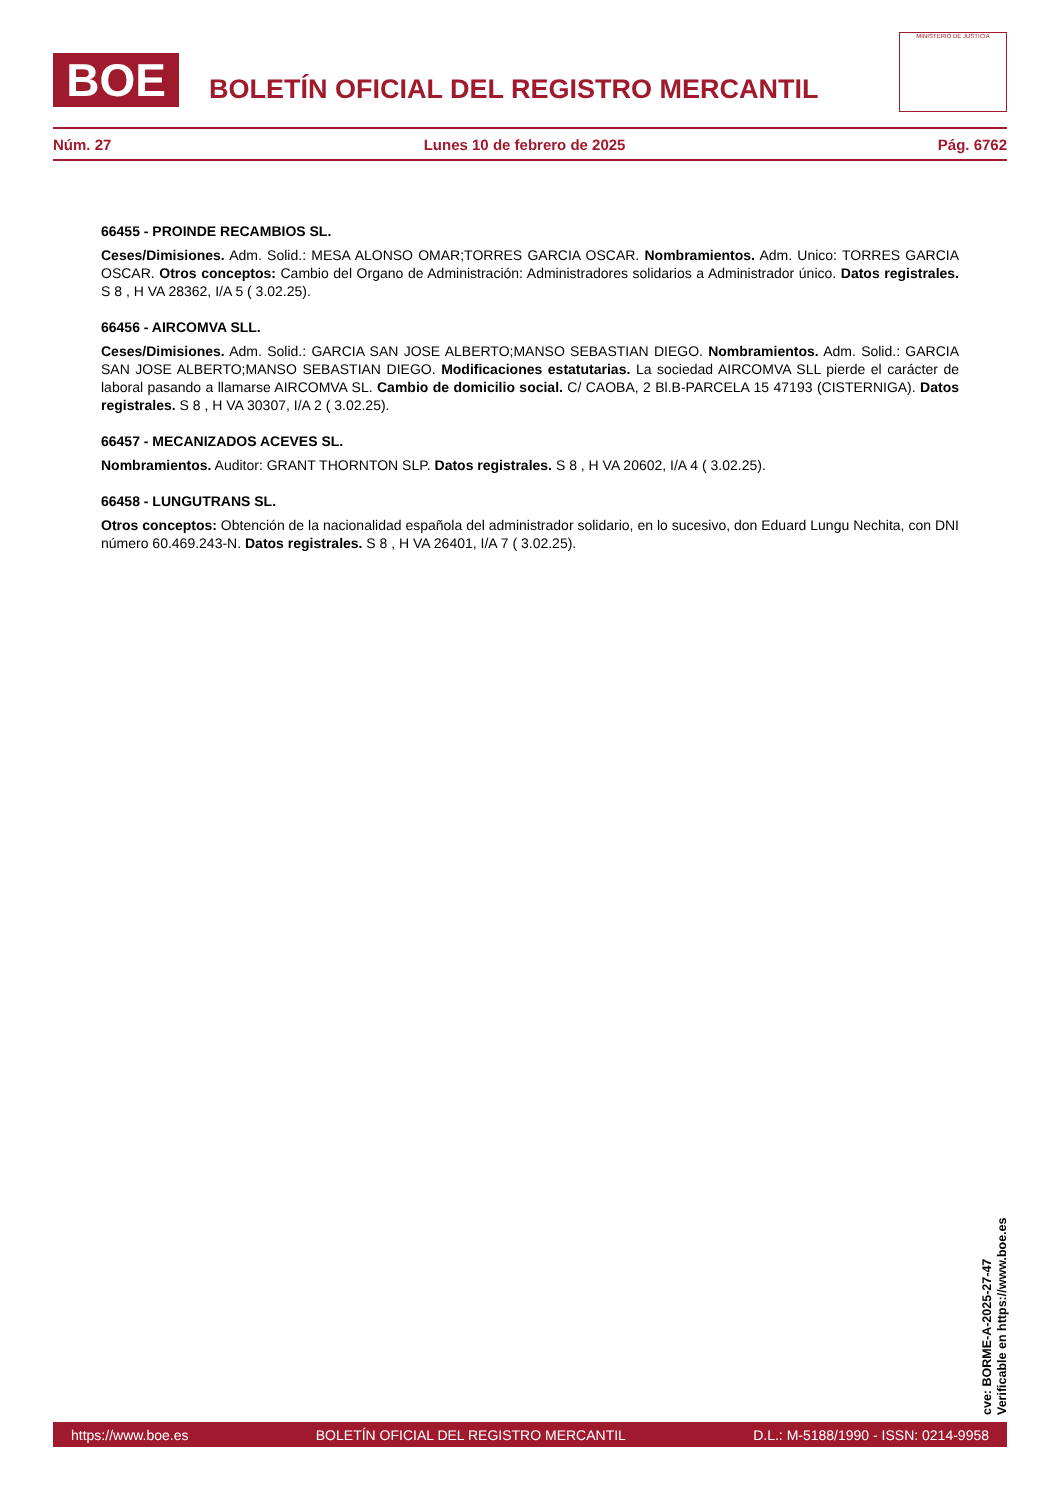BOE
BOLETÍN OFICIAL DEL REGISTRO MERCANTIL
MINISTERIO DE JUSTICIA
Núm. 27 Lunes 10 de febrero de 2025 Pág. 6762
66455 - PROINDE RECAMBIOS SL.
Ceses/Dimisiones. Adm. Solid.: MESA ALONSO OMAR;TORRES GARCIA OSCAR. Nombramientos. Adm. Unico: TORRES GARCIA OSCAR. Otros conceptos: Cambio del Organo de Administración: Administradores solidarios a Administrador único. Datos registrales. S 8 , H VA 28362, I/A 5 ( 3.02.25).
66456 - AIRCOMVA SLL.
Ceses/Dimisiones. Adm. Solid.: GARCIA SAN JOSE ALBERTO;MANSO SEBASTIAN DIEGO. Nombramientos. Adm. Solid.: GARCIA SAN JOSE ALBERTO;MANSO SEBASTIAN DIEGO. Modificaciones estatutarias. La sociedad AIRCOMVA SLL pierde el carácter de laboral pasando a llamarse AIRCOMVA SL. Cambio de domicilio social. C/ CAOBA, 2 Bl.B-PARCELA 15 47193 (CISTERNIGA). Datos registrales. S 8 , H VA 30307, I/A 2 ( 3.02.25).
66457 - MECANIZADOS ACEVES SL.
Nombramientos. Auditor: GRANT THORNTON SLP. Datos registrales. S 8 , H VA 20602, I/A 4 ( 3.02.25).
66458 - LUNGUTRANS SL.
Otros conceptos: Obtención de la nacionalidad española del administrador solidario, en lo sucesivo, don Eduard Lungu Nechita, con DNI número 60.469.243-N. Datos registrales. S 8 , H VA 26401, I/A 7 ( 3.02.25).
cve: BORME-A-2025-27-47
Verificable en https://www.boe.es
https://www.boe.es BOLETÍN OFICIAL DEL REGISTRO MERCANTIL D.L.: M-5188/1990 - ISSN: 0214-9958